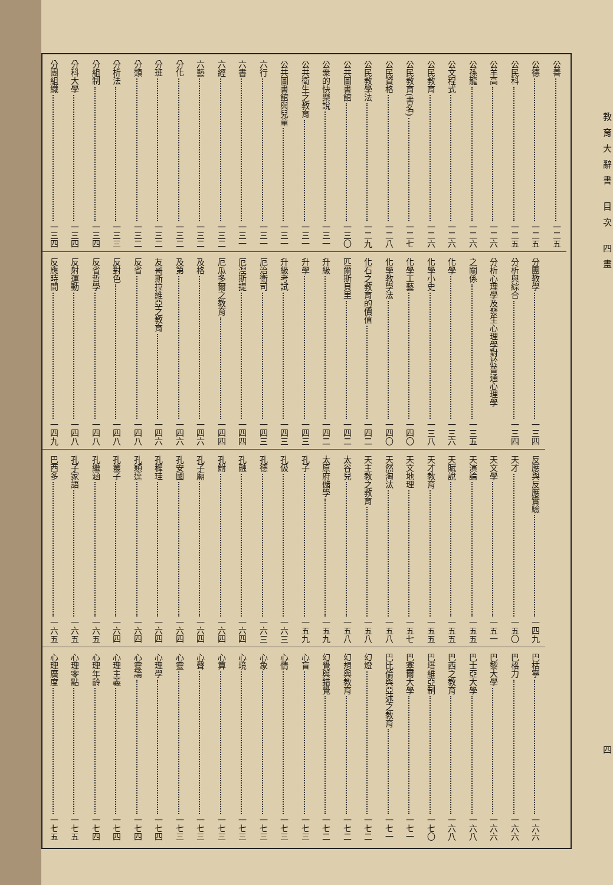教育大辭書 目次 四畫 四
公善 一二五
公德 一二五
公民科 一二五
公羊高 一二六
公孫龍 一二六
公文程式 一二六
公民教育 一二六
公民教育(書名) 一二七
公民資格 一二八
公民教學法 一二九
公共圖書館 一三〇
公衆的快樂說 一三一
公共衛生之教育 一三一
公共圖書館與兒童 一三一
六行 一三一
六書 一三一
六經 一三二
六藝 一三二
分化 一三二
分班 一三二
分類 一三二
分析法 一三三
分組制 一三四
分科大學 一三四
分團組織 一三四
分團教學 一三四
分析與綜合 一三四
分析心理學及發生心理學對於普通心理學
之關係 一三五
化學 一三六
化學小史 一三八
化學工藝 一四〇
化學教學法 一四〇
化石之教育的價值 一四二
匹爾斯貝里 一四二
升級 一四二
升學 一四三
升級考試 一四三
厄治衛司 一四三
厄湼斯提 一四四
厄瓜多爾之教育 一四四
及格 一四六
及第 一四六
友哥斯拉維亞之教育 一四六
反省 一四八
反對色 一四八
反省哲學 一四八
反射運動 一四八
反應時間 一四九
反應與反應實驗 一四九
天才 一五〇
天文學 一五一
天演論 一五五
天賦說 一五五
天才教育 一五五
天文地理 一五七
天然淘汰 一五八
天主教之教育 一五八
太谷兒 一五八
太原府儲學 一五九
孔子 一五九
孔伋 一六三
孔德 一六三
孔融 一六四
孔鮒 一六四
孔子廟 一六四
孔安國 一六四
孔穉珪 一六四
孔穎達 一六四
孔叢子 一六四
孔繼涵 一六五
孔子家語 一六五
巴西多 一六五
巴枯寧 一六六
巴格力 一六六
巴黎大學 一六六
巴士亞大學 一六八
巴西之教育 一六八
巴塔維亞制 一七〇
巴塞爾大學 一七一
巴比倫與亞述之教育 一七一
幻燈 一七二
幻想與教育 一七二
幻覺與錯覺 一七二
心盲 一七三
心情 一七三
心象 一七三
心境 一七三
心算 一七三
心聲 一七三
心靈 一七三
心理學 一七四
心靈論 一七四
心理主義 一七四
心理年齡 一七四
心理零點 一七五
心理廣度 一七五